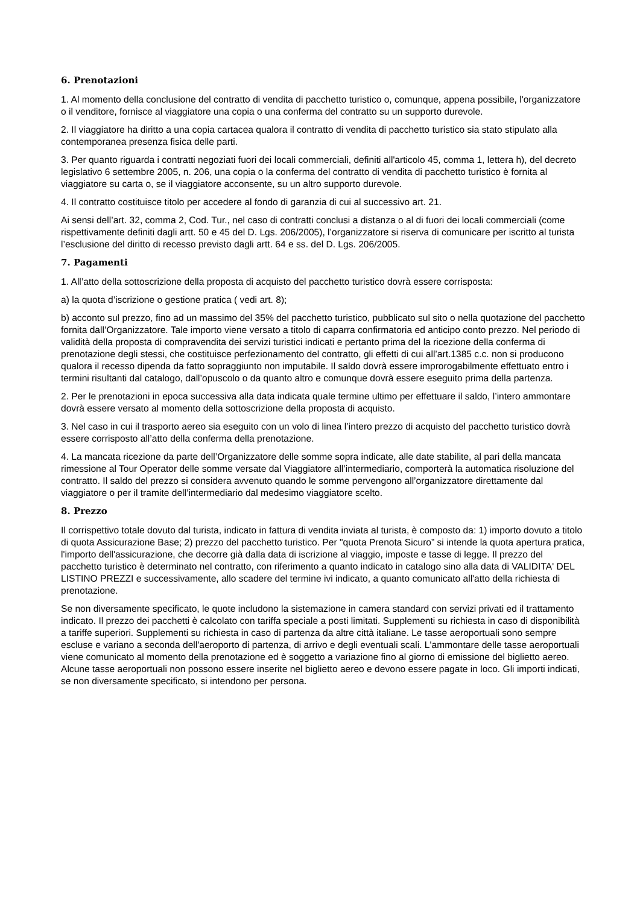6. Prenotazioni
1. Al momento della conclusione del contratto di vendita di pacchetto turistico o, comunque, appena possibile, l'organizzatore o il venditore, fornisce al viaggiatore una copia o una conferma del contratto su un supporto durevole.
2. Il viaggiatore ha diritto a una copia cartacea qualora il contratto di vendita di pacchetto turistico sia stato stipulato alla contemporanea presenza fisica delle parti.
3. Per quanto riguarda i contratti negoziati fuori dei locali commerciali, definiti all'articolo 45, comma 1, lettera h), del decreto legislativo 6 settembre 2005, n. 206, una copia o la conferma del contratto di vendita di pacchetto turistico è fornita al viaggiatore su carta o, se il viaggiatore acconsente, su un altro supporto durevole.
4. Il contratto costituisce titolo per accedere al fondo di garanzia di cui al successivo art. 21.
Ai sensi dell’art. 32, comma 2, Cod. Tur., nel caso di contratti conclusi a distanza o al di fuori dei locali commerciali (come rispettivamente definiti dagli artt. 50 e 45 del D. Lgs. 206/2005), l’organizzatore si riserva di comunicare per iscritto al turista l’esclusione del diritto di recesso previsto dagli artt. 64 e ss. del D. Lgs. 206/2005.
7. Pagamenti
1. All’atto della sottoscrizione della proposta di acquisto del pacchetto turistico dovrà essere corrisposta:
a) la quota d’iscrizione o gestione pratica ( vedi art. 8);
b) acconto sul prezzo, fino ad un massimo del 35% del pacchetto turistico, pubblicato sul sito o nella quotazione del pacchetto fornita dall’Organizzatore. Tale importo viene versato a titolo di caparra confirmatoria ed anticipo conto prezzo. Nel periodo di validità della proposta di compravendita dei servizi turistici indicati e pertanto prima del la ricezione della conferma di prenotazione degli stessi, che costituisce perfezionamento del contratto, gli effetti di cui all’art.1385 c.c. non si producono qualora il recesso dipenda da fatto sopraggiunto non imputabile. Il saldo dovrà essere improrogabilmente effettuato entro i termini risultanti dal catalogo, dall’opuscolo o da quanto altro e comunque dovrà essere eseguito prima della partenza.
2. Per le prenotazioni in epoca successiva alla data indicata quale termine ultimo per effettuare il saldo, l’intero ammontare dovrà essere versato al momento della sottoscrizione della proposta di acquisto.
3. Nel caso in cui il trasporto aereo sia eseguito con un volo di linea l’intero prezzo di acquisto del pacchetto turistico dovrà essere corrisposto all’atto della conferma della prenotazione.
4. La mancata ricezione da parte dell’Organizzatore delle somme sopra indicate, alle date stabilite, al pari della mancata rimessione al Tour Operator delle somme versate dal Viaggiatore all’intermediario, comporterà la automatica risoluzione del contratto. Il saldo del prezzo si considera avvenuto quando le somme pervengono all’organizzatore direttamente dal viaggiatore o per il tramite dell’intermediario dal medesimo viaggiatore scelto.
8. Prezzo
Il corrispettivo totale dovuto dal turista, indicato in fattura di vendita inviata al turista, è composto da: 1) importo dovuto a titolo di quota Assicurazione Base; 2) prezzo del pacchetto turistico. Per "quota Prenota Sicuro” si intende la quota apertura pratica, l'importo dell'assicurazione, che decorre già dalla data di iscrizione al viaggio, imposte e tasse di legge. Il prezzo del pacchetto turistico è determinato nel contratto, con riferimento a quanto indicato in catalogo sino alla data di VALIDITA' DEL LISTINO PREZZI e successivamente, allo scadere del termine ivi indicato, a quanto comunicato all'atto della richiesta di prenotazione.
Se non diversamente specificato, le quote includono la sistemazione in camera standard con servizi privati ed il trattamento indicato. Il prezzo dei pacchetti è calcolato con tariffa speciale a posti limitati. Supplementi su richiesta in caso di disponibilità a tariffe superiori. Supplementi su richiesta in caso di partenza da altre città italiane. Le tasse aeroportuali sono sempre escluse e variano a seconda dell'aeroporto di partenza, di arrivo e degli eventuali scali. L'ammontare delle tasse aeroportuali viene comunicato al momento della prenotazione ed è soggetto a variazione fino al giorno di emissione del biglietto aereo. Alcune tasse aeroportuali non possono essere inserite nel biglietto aereo e devono essere pagate in loco. Gli importi indicati, se non diversamente specificato, si intendono per persona.